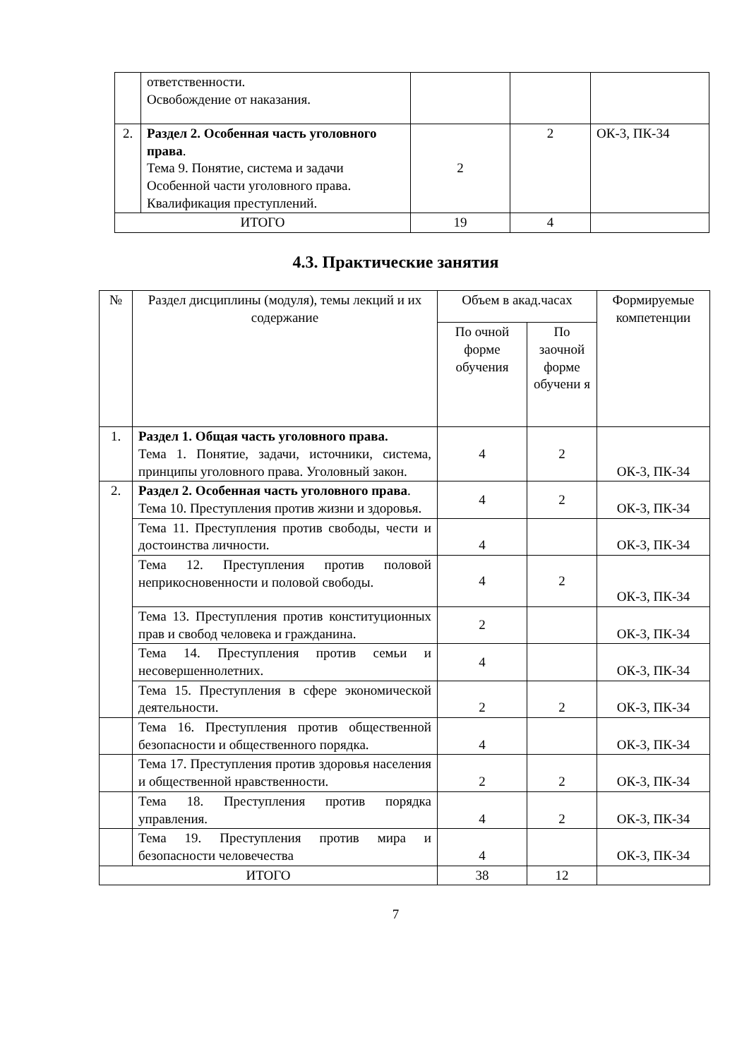| | ответственности. Освобождение от наказания. | | | |
| 2. | Раздел 2. Особенная часть уголовного права . Тема 9. Понятие, система и задачи Особенной части уголовного права. Квалификация преступлений. | 2 | 2 | ОК-3, ПК-34 |
| ИТОГО | | 19 | 4 | |
4.3. Практические занятия
| № | Раздел дисциплины (модуля), темы лекций и их содержание | Объем в акад.часах | | Формируемые компетенции |
| --- | --- | --- | --- | --- |
| | | По очной форме обучения | По заочной форме обучени я | |
| 1. | Раздел 1. Общая часть уголовного права. Тема 1. Понятие, задачи, источники, система, принципы уголовного права. Уголовный закон. | 4 | 2 | ОК-3, ПК-34 |
| 2. | Раздел 2. Особенная часть уголовного права . Тема 10. Преступления против жизни и здоровья. | 4 | 2 | ОК-3, ПК-34 |
| | Тема 11. Преступления против свободы, чести и достоинства личности. | 4 | | ОК-3, ПК-34 |
| | Тема 12. Преступления против половой неприкосновенности и половой свободы. | 4 | 2 | ОК-3, ПК-34 |
| | Тема 13. Преступления против конституционных прав и свобод человека и гражданина. | 2 | | ОК-3, ПК-34 |
| | Тема 14. Преступления против семьи и несовершеннолетних. | 4 | | ОК-3, ПК-34 |
| | Тема 15. Преступления в сфере экономической деятельности. | 2 | 2 | ОК-3, ПК-34 |
| | Тема 16. Преступления против общественной безопасности и общественного порядка. | 4 | | ОК-3, ПК-34 |
| | Тема 17. Преступления против здоровья населения и общественной нравственности. | 2 | 2 | ОК-3, ПК-34 |
| | Тема 18. Преступления против порядка управления. | 4 | 2 | ОК-3, ПК-34 |
| | Тема 19. Преступления против мира и безопасности человечества | 4 | | ОК-3, ПК-34 |
| ИТОГО | | 38 | 12 | |
7